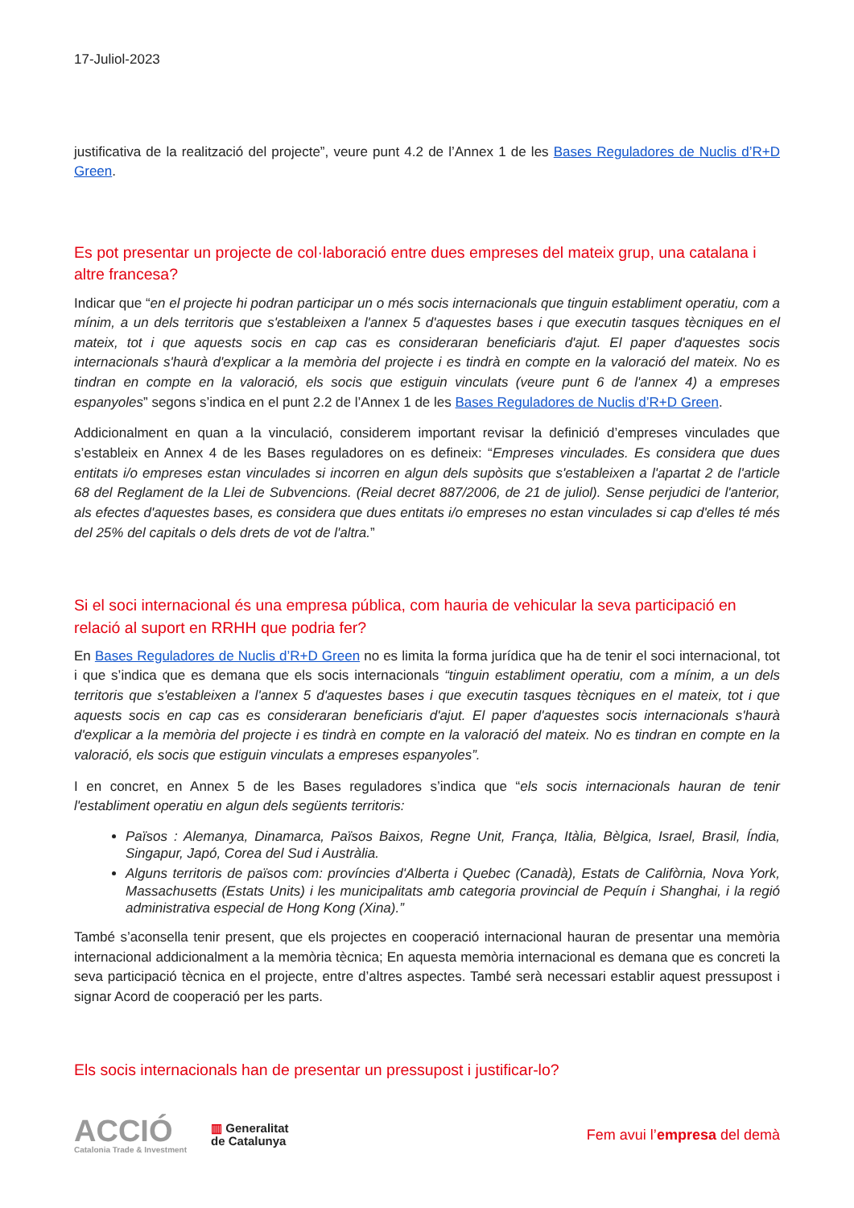17-Juliol-2023
justificativa de la realització del projecte”, veure punt 4.2 de l’Annex 1 de les Bases Reguladores de Nuclis d’R+D Green.
Es pot presentar un projecte de col·laboració entre dues empreses del mateix grup, una catalana i altre francesa?
Indicar que “en el projecte hi podran participar un o més socis internacionals que tinguin establiment operatiu, com a mínim, a un dels territoris que s'estableixen a l'annex 5 d'aquestes bases i que executin tasques tècniques en el mateix, tot i que aquests socis en cap cas es consideraran beneficiaris d'ajut. El paper d'aquestes socis internacionals s'haurà d'explicar a la memòria del projecte i es tindrà en compte en la valoració del mateix. No es tindran en compte en la valoració, els socis que estiguin vinculats (veure punt 6 de l'annex 4) a empreses espanyoles” segons s’indica en el punt 2.2 de l’Annex 1 de les Bases Reguladores de Nuclis d’R+D Green.
Addicionalment en quan a la vinculació, considerem important revisar la definició d’empreses vinculades que s’estableix en Annex 4 de les Bases reguladores on es defineix: “Empreses vinculades. Es considera que dues entitats i/o empreses estan vinculades si incorren en algun dels supòsits que s'estableixen a l'apartat 2 de l'article 68 del Reglament de la Llei de Subvencions. (Reial decret 887/2006, de 21 de juliol). Sense perjudici de l'anterior, als efectes d'aquestes bases, es considera que dues entitats i/o empreses no estan vinculades si cap d'elles té més del 25% del capitals o dels drets de vot de l'altra.”
Si el soci internacional és una empresa pública, com hauria de vehicular la seva participació en relació al suport en RRHH que podria fer?
En Bases Reguladores de Nuclis d’R+D Green no es limita la forma jurídica que ha de tenir el soci internacional, tot i que s’indica que es demana que els socis internacionals “tinguin establiment operatiu, com a mínim, a un dels territoris que s'estableixen a l'annex 5 d'aquestes bases i que executin tasques tècniques en el mateix, tot i que aquests socis en cap cas es consideraran beneficiaris d'ajut. El paper d'aquestes socis internacionals s'haurà d'explicar a la memòria del projecte i es tindrà en compte en la valoració del mateix. No es tindran en compte en la valoració, els socis que estiguin vinculats a empreses espanyoles”.
I en concret, en Annex 5 de les Bases reguladores s’indica que “els socis internacionals hauran de tenir l'establiment operatiu en algun dels següents territoris:
Països : Alemanya, Dinamarca, Països Baixos, Regne Unit, França, Itàlia, Bèlgica, Israel, Brasil, Índia, Singapur, Japó, Corea del Sud i Austràlia.
Alguns territoris de països com: províncies d'Alberta i Quebec (Canadà), Estats de Califòrnia, Nova York, Massachusetts (Estats Units) i les municipalitats amb categoria provincial de Pequín i Shanghai, i la regió administrativa especial de Hong Kong (Xina).”
També s’aconsella tenir present, que els projectes en cooperació internacional hauran de presentar una memòria internacional addicionalment a la memòria tècnica; En aquesta memòria internacional es demana que es concreti la seva participació tècnica en el projecte, entre d’altres aspectes. També serà necessari establir aquest pressupost i signar Acord de cooperació per les parts.
Els socis internacionals han de presentar un pressupost i justificar-lo?
ACCIÓ
Catalonia Trade & Investment
▥ Generalitat
de Catalunya
Fem avui l’empresa del demà